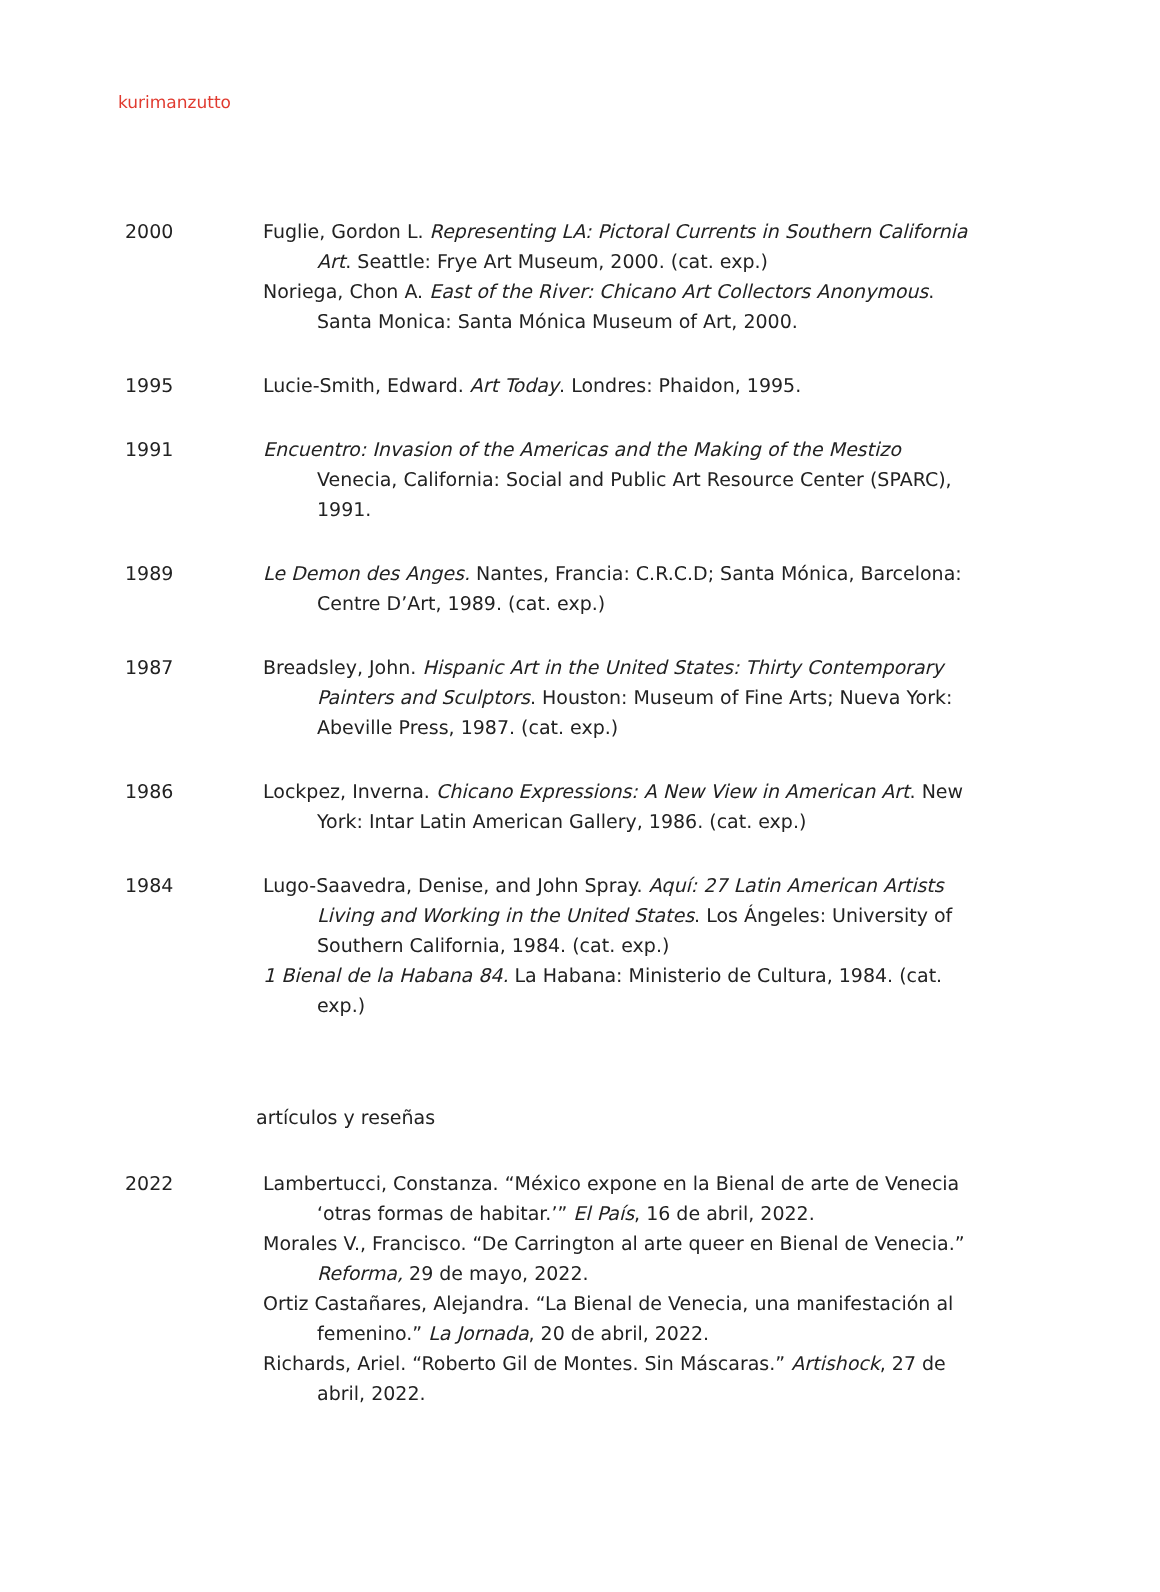kurimanzutto
2000 Fuglie, Gordon L. Representing LA: Pictoral Currents in Southern California Art. Seattle: Frye Art Museum, 2000. (cat. exp.)
Noriega, Chon A. East of the River: Chicano Art Collectors Anonymous. Santa Monica: Santa Mónica Museum of Art, 2000.
1995 Lucie-Smith, Edward. Art Today. Londres: Phaidon, 1995.
1991 Encuentro: Invasion of the Americas and the Making of the Mestizo Venecia, California: Social and Public Art Resource Center (SPARC), 1991.
1989 Le Demon des Anges. Nantes, Francia: C.R.C.D; Santa Mónica, Barcelona: Centre D’Art, 1989. (cat. exp.)
1987 Breadsley, John. Hispanic Art in the United States: Thirty Contemporary Painters and Sculptors. Houston: Museum of Fine Arts; Nueva York: Abeville Press, 1987. (cat. exp.)
1986 Lockpez, Inverna. Chicano Expressions: A New View in American Art. New York: Intar Latin American Gallery, 1986. (cat. exp.)
1984 Lugo-Saavedra, Denise, and John Spray. Aquí: 27 Latin American Artists Living and Working in the United States. Los Ángeles: University of Southern California, 1984. (cat. exp.)
1 Bienal de la Habana 84. La Habana: Ministerio de Cultura, 1984. (cat. exp.)
artículos y reseñas
2022 Lambertucci, Constanza. “México expone en la Bienal de arte de Venecia ‘otras formas de habitar.’” El País, 16 de abril, 2022.
Morales V., Francisco. “De Carrington al arte queer en Bienal de Venecia.” Reforma, 29 de mayo, 2022.
Ortiz Castañares, Alejandra. “La Bienal de Venecia, una manifestación al femenino.” La Jornada, 20 de abril, 2022.
Richards, Ariel. “Roberto Gil de Montes. Sin Máscaras.” Artishock, 27 de abril, 2022.